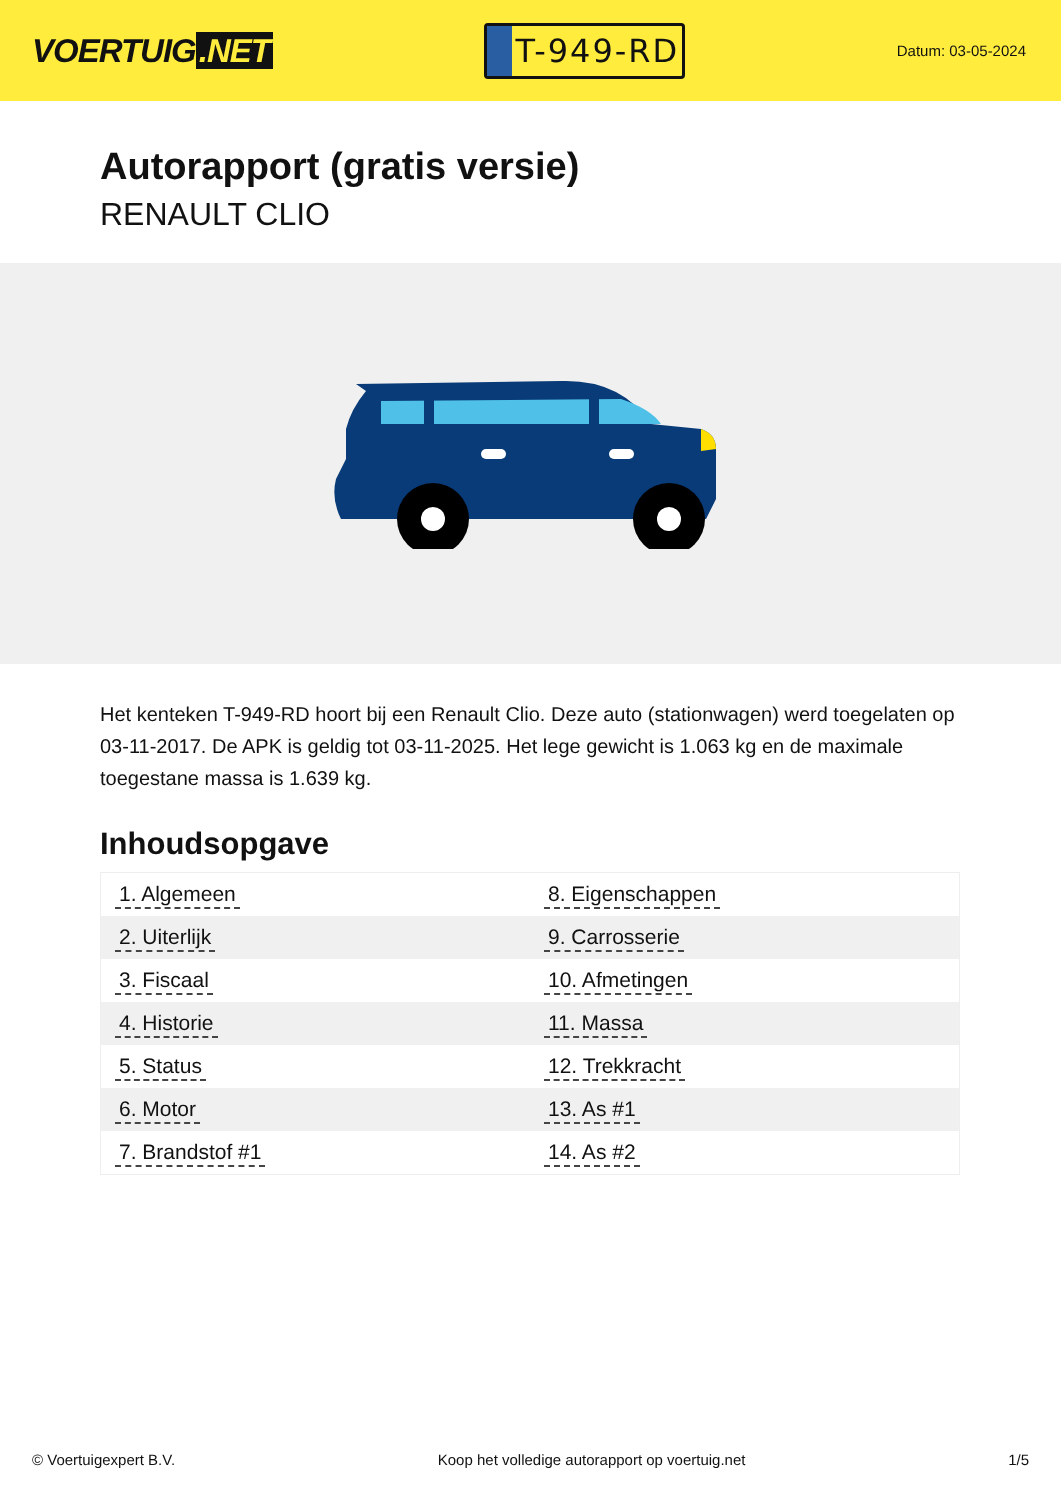VOERTUIG.NET
T-949-RD
Datum: 03-05-2024
Autorapport (gratis versie)
RENAULT CLIO
Het kenteken T-949-RD hoort bij een Renault Clio. Deze auto (stationwagen) werd toegelaten op 03-11-2017. De APK is geldig tot 03-11-2025. Het lege gewicht is 1.063 kg en de maximale toegestane massa is 1.639 kg.
Inhoudsopgave
| 1. Algemeen | 8. Eigenschappen |
| 2. Uiterlijk | 9. Carrosserie |
| 3. Fiscaal | 10. Afmetingen |
| 4. Historie | 11. Massa |
| 5. Status | 12. Trekkracht |
| 6. Motor | 13. As #1 |
| 7. Brandstof #1 | 14. As #2 |
© Voertuigexpert B.V. Koop het volledige autorapport op voertuig.net 1/5